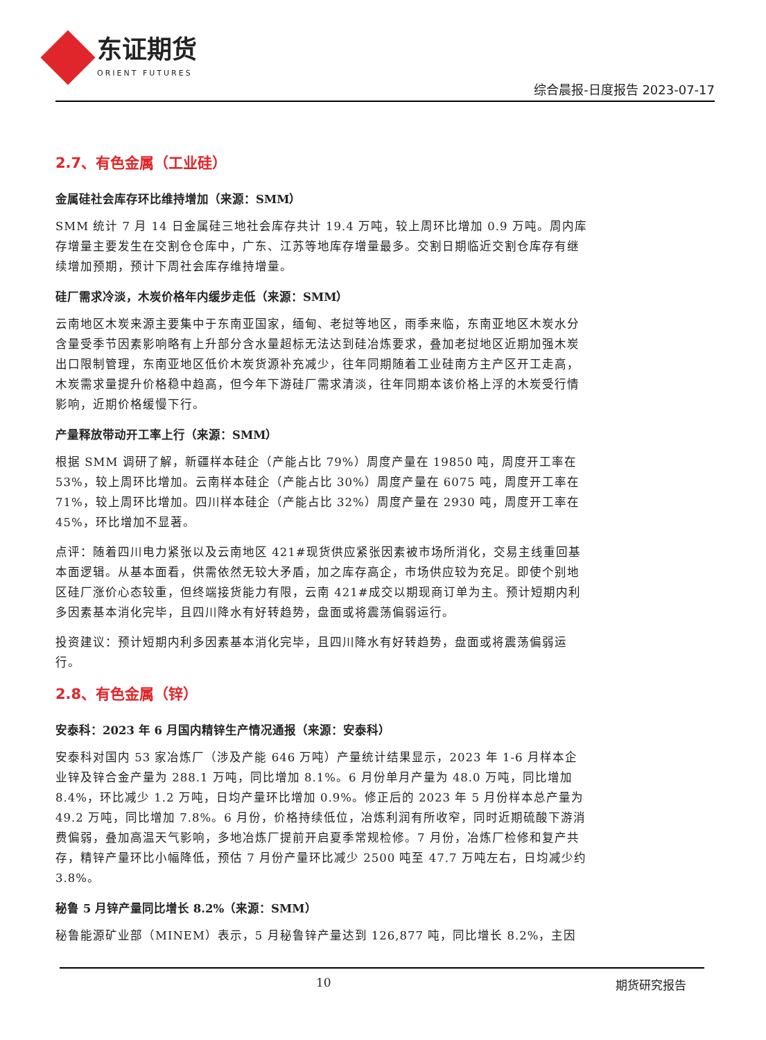东证期货
ORIENT FUTURES
综合晨报-日度报告 2023-07-17
2.7、有色金属（工业硅）
金属硅社会库存环比维持增加（来源：SMM）
SMM 统计 7 月 14 日金属硅三地社会库存共计 19.4 万吨，较上周环比增加 0.9 万吨。周内库存增量主要发生在交割仓仓库中，广东、江苏等地库存增量最多。交割日期临近交割仓库存有继续增加预期，预计下周社会库存维持增量。
硅厂需求冷淡，木炭价格年内缓步走低（来源：SMM）
云南地区木炭来源主要集中于东南亚国家，缅甸、老挝等地区，雨季来临，东南亚地区木炭水分含量受季节因素影响略有上升部分含水量超标无法达到硅冶炼要求，叠加老挝地区近期加强木炭出口限制管理，东南亚地区低价木炭货源补充减少，往年同期随着工业硅南方主产区开工走高，木炭需求量提升价格稳中趋高，但今年下游硅厂需求清淡，往年同期本该价格上浮的木炭受行情影响，近期价格缓慢下行。
产量释放带动开工率上行（来源：SMM）
根据 SMM 调研了解，新疆样本硅企（产能占比 79%）周度产量在 19850 吨，周度开工率在 53%，较上周环比增加。云南样本硅企（产能占比 30%）周度产量在 6075 吨，周度开工率在 71%，较上周环比增加。四川样本硅企（产能占比 32%）周度产量在 2930 吨，周度开工率在 45%，环比增加不显著。
点评：随着四川电力紧张以及云南地区 421#现货供应紧张因素被市场所消化，交易主线重回基本面逻辑。从基本面看，供需依然无较大矛盾，加之库存高企，市场供应较为充足。即使个别地区硅厂涨价心态较重，但终端接货能力有限，云南 421#成交以期现商订单为主。预计短期内利多因素基本消化完毕，且四川降水有好转趋势，盘面或将震荡偏弱运行。
投资建议：预计短期内利多因素基本消化完毕，且四川降水有好转趋势，盘面或将震荡偏弱运行。
2.8、有色金属（锌）
安泰科：2023 年 6 月国内精锌生产情况通报（来源：安泰科）
安泰科对国内 53 家冶炼厂（涉及产能 646 万吨）产量统计结果显示，2023 年 1-6 月样本企业锌及锌合金产量为 288.1 万吨，同比增加 8.1%。6 月份单月产量为 48.0 万吨，同比增加 8.4%，环比减少 1.2 万吨，日均产量环比增加 0.9%。修正后的 2023 年 5 月份样本总产量为 49.2 万吨，同比增加 7.8%。6 月份，价格持续低位，冶炼利润有所收窄，同时近期硫酸下游消费偏弱，叠加高温天气影响，多地冶炼厂提前开启夏季常规检修。7 月份，冶炼厂检修和复产共存，精锌产量环比小幅降低，预估 7 月份产量环比减少 2500 吨至 47.7 万吨左右，日均减少约 3.8%。
秘鲁 5 月锌产量同比增长 8.2%（来源：SMM）
秘鲁能源矿业部（MINEM）表示，5 月秘鲁锌产量达到 126,877 吨，同比增长 8.2%，主因
10 期货研究报告